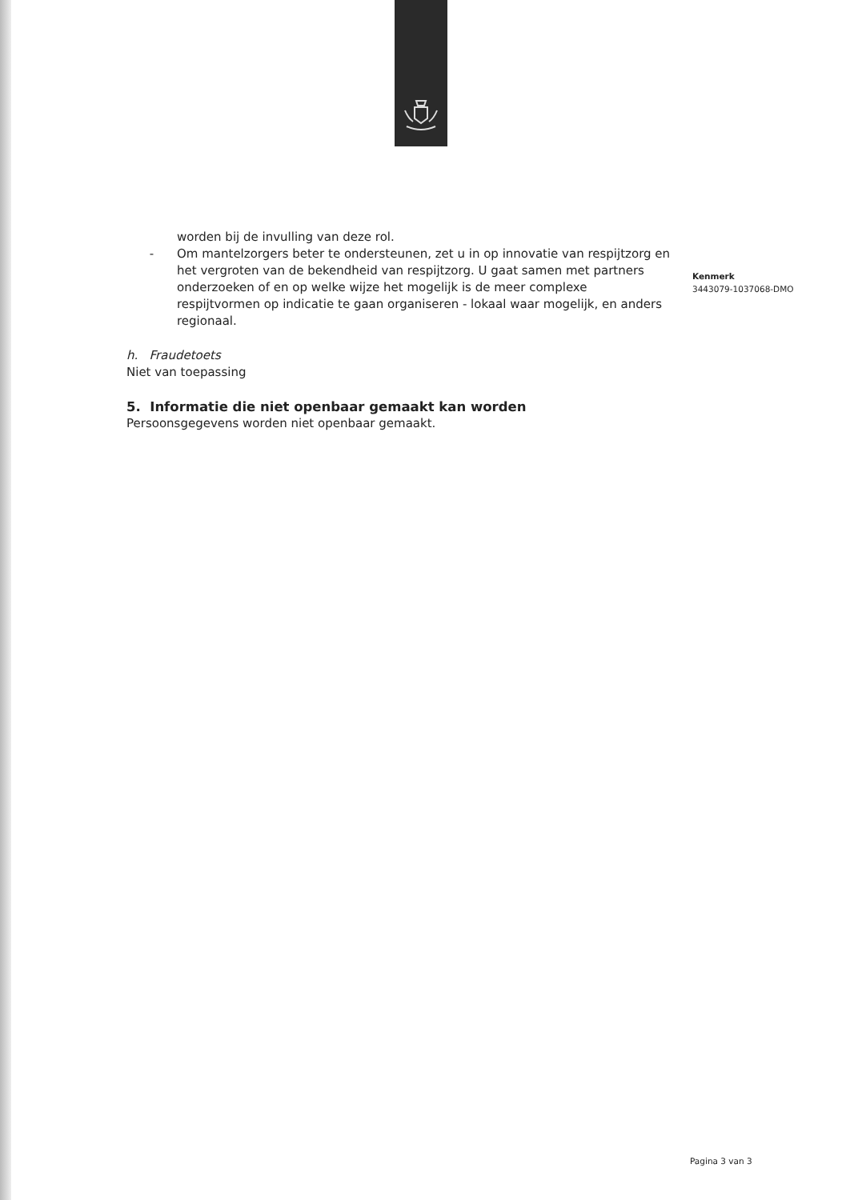worden bij de invulling van deze rol.
- Om mantelzorgers beter te ondersteunen, zet u in op innovatie van respijtzorg en het vergroten van de bekendheid van respijtzorg. U gaat samen met partners onderzoeken of en op welke wijze het mogelijk is de meer complexe respijtvormen op indicatie te gaan organiseren - lokaal waar mogelijk, en anders regionaal.
h. Fraudetoets
Niet van toepassing
5. Informatie die niet openbaar gemaakt kan worden
Persoonsgegevens worden niet openbaar gemaakt.
Kenmerk
3443079-1037068-DMO
Pagina 3 van 3